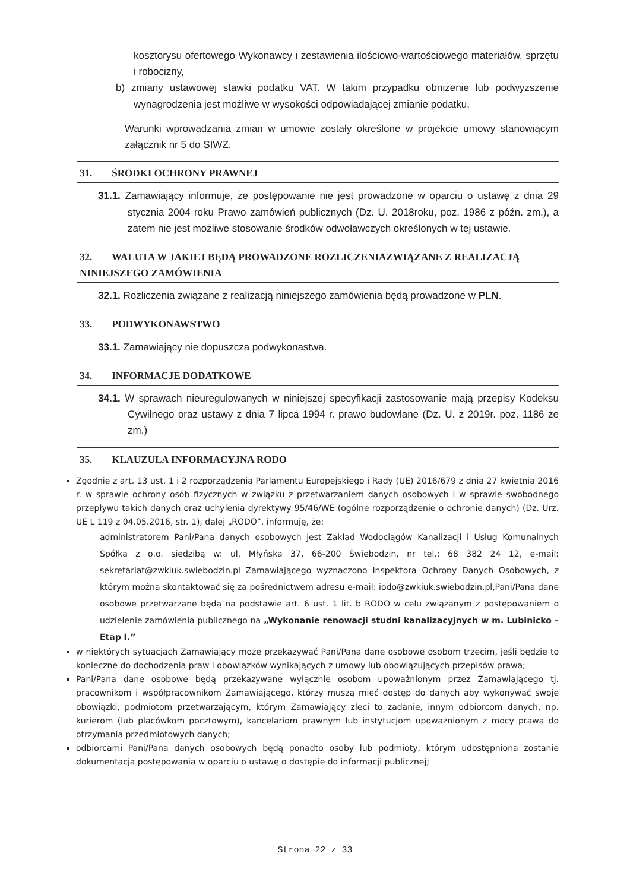kosztorysu ofertowego Wykonawcy i zestawienia ilościowo-wartościowego materiałów, sprzętu i robocizny,
b) zmiany ustawowej stawki podatku VAT. W takim przypadku obniżenie lub podwyższenie wynagrodzenia jest możliwe w wysokości odpowiadającej zmianie podatku,
Warunki wprowadzania zmian w umowie zostały określone w projekcie umowy stanowiącym załącznik nr 5 do SIWZ.
31. ŚRODKI OCHRONY PRAWNEJ
31.1. Zamawiający informuje, że postępowanie nie jest prowadzone w oparciu o ustawę z dnia 29 stycznia 2004 roku Prawo zamówień publicznych (Dz. U. 2018roku, poz. 1986 z późn. zm.), a zatem nie jest możliwe stosowanie środków odwoławczych określonych w tej ustawie.
32. WALUTA W JAKIEJ BĘDĄ PROWADZONE ROZLICZENIAZWIĄZANE Z REALIZACJĄ NINIEJSZEGO ZAMÓWIENIA
32.1. Rozliczenia związane z realizacją niniejszego zamówienia będą prowadzone w PLN.
33. PODWYKONAWSTWO
33.1. Zamawiający nie dopuszcza podwykonastwa.
34. INFORMACJE DODATKOWE
34.1. W sprawach nieuregulowanych w niniejszej specyfikacji zastosowanie mają przepisy Kodeksu Cywilnego oraz ustawy z dnia 7 lipca 1994 r. prawo budowlane (Dz. U. z 2019r. poz. 1186 ze zm.)
35. KLAUZULA INFORMACYJNA RODO
Zgodnie z art. 13 ust. 1 i 2 rozporządzenia Parlamentu Europejskiego i Rady (UE) 2016/679 z dnia 27 kwietnia 2016 r. w sprawie ochrony osób fizycznych w związku z przetwarzaniem danych osobowych i w sprawie swobodnego przepływu takich danych oraz uchylenia dyrektywy 95/46/WE (ogólne rozporządzenie o ochronie danych) (Dz. Urz. UE L 119 z 04.05.2016, str. 1), dalej „RODO”, informuję, że:
administratorem Pani/Pana danych osobowych jest Zakład Wodociągów Kanalizacji i Usług Komunalnych Spółka z o.o. siedzibą w: ul. Młyńska 37, 66-200 Świebodzin, nr tel.: 68 382 24 12, e-mail: sekretariat@zwkiuk.swiebodzin.pl Zamawiającego wyznaczono Inspektora Ochrony Danych Osobowych, z którym można skontaktować się za pośrednictwem adresu e-mail: iodo@zwkiuk.swiebodzin.pl,Pani/Pana dane osobowe przetwarzane będą na podstawie art. 6 ust. 1 lit. b RODO w celu związanym z postępowaniem o udzielenie zamówienia publicznego na „Wykonanie renowacji studni kanalizacyjnych w m. Lubinicko – Etap I.”
w niektórych sytuacjach Zamawiający może przekazywać Pani/Pana dane osobowe osobom trzecim, jeśli będzie to konieczne do dochodzenia praw i obowiązków wynikających z umowy lub obowiązujących przepisów prawa;
Pani/Pana dane osobowe będą przekazywane wyłącznie osobom upoważnionym przez Zamawiającego tj. pracownikom i współpracownikom Zamawiającego, którzy muszą mieć dostęp do danych aby wykonywać swoje obowiązki, podmiotom przetwarzającym, którym Zamawiający zleci to zadanie, innym odbiorcom danych, np. kurierom (lub placówkom pocztowym), kancelariom prawnym lub instytucjom upoważnionym z mocy prawa do otrzymania przedmiotowych danych;
odbiorcami Pani/Pana danych osobowych będą ponadto osoby lub podmioty, którym udostępniona zostanie dokumentacja postępowania w oparciu o ustawę o dostępie do informacji publicznej;
Strona 22 z 33